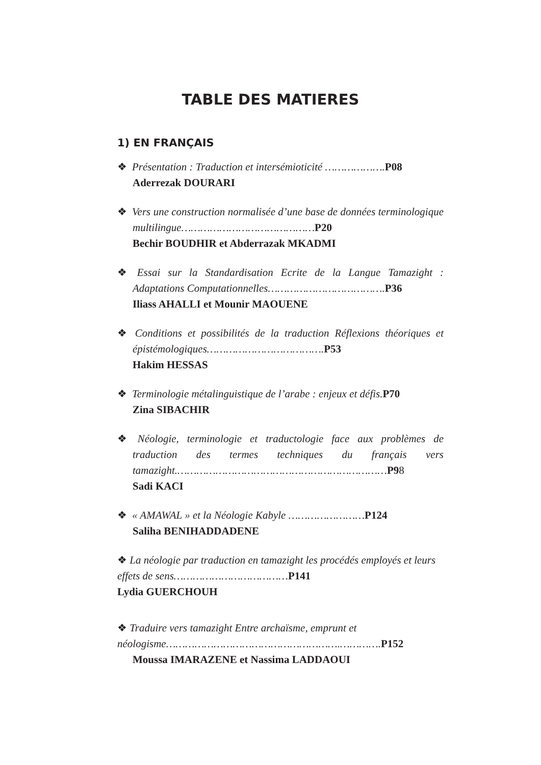TABLE DES MATIERES
1) EN FRANÇAIS
❖ Présentation : Traduction et intersémioticité ……………….P08
Aderrezak DOURARI
❖ Vers une construction normalisée d’une base de données terminologique multilingue……………………………………P20
Bechir BOUDHIR et Abderrazak MKADMI
❖ Essai sur la Standardisation Ecrite de la Langue Tamazight : Adaptations Computationnelles……………………………….P36
Iliass AHALLI et Mounir MAOUENE
❖ Conditions et possibilités de la traduction Réflexions théoriques et épistémologiques……………………………….P53
Hakim HESSAS
❖ Terminologie métalinguistique de l’arabe : enjeux et défis.P70
Zina SIBACHIR
❖ Néologie, terminologie et traductologie face aux problèmes de traduction des termes techniques du français vers tamazight.…………………………………………………………P98
Sadi KACI
❖ « AMAWAL » et la Néologie Kabyle ……………………P124
Saliha BENIHADDADENE
❖ La néologie par traduction en tamazight les procédés employés et leurs effets de sens………………………………P141
Lydia GUERCHOUH
❖ Traduire vers tamazight Entre archaïsme, emprunt et néologisme……………………………………………….………….P152
Moussa IMARAZENE et Nassima LADDAOUI